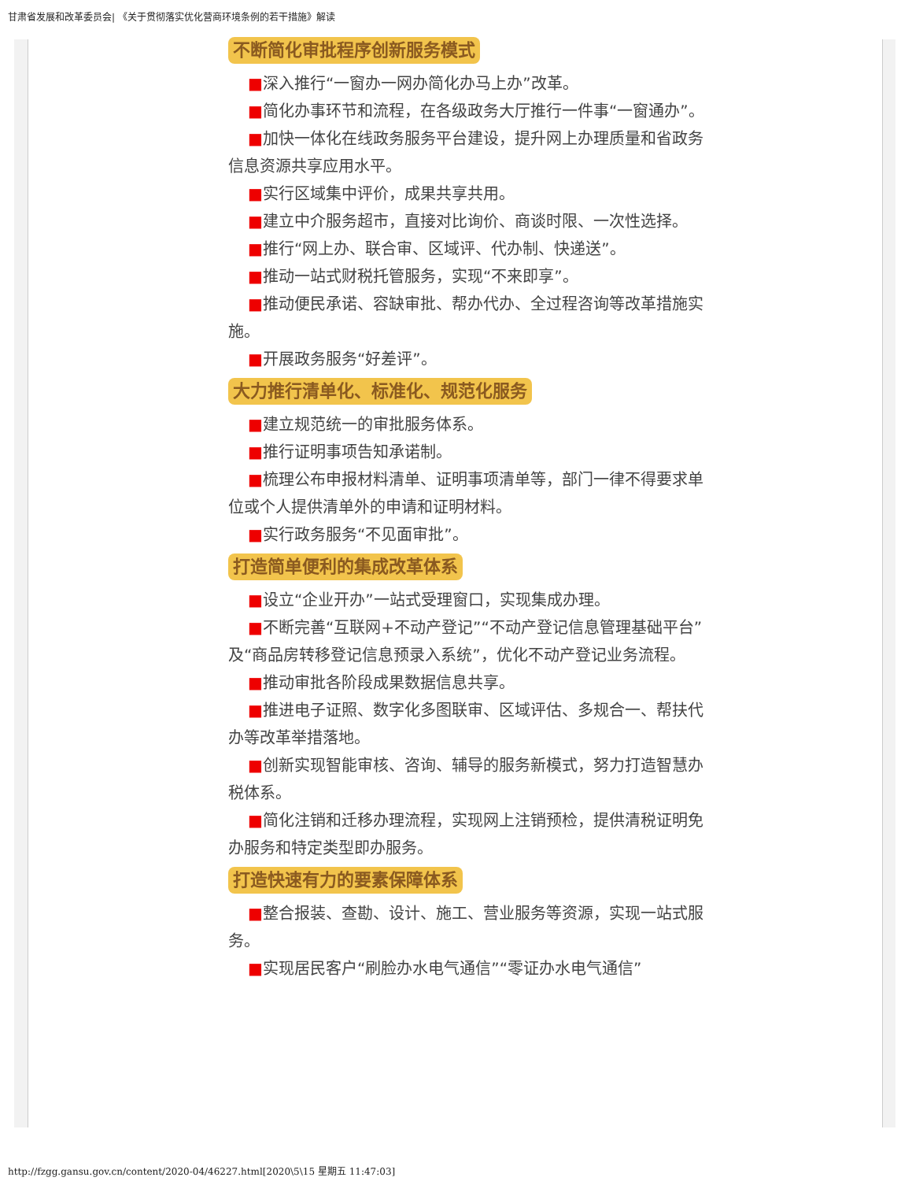甘肃省发展和改革委员会| 《关于贯彻落实优化营商环境条例的若干措施》解读
不断简化审批程序创新服务模式
■深入推行“一窗办一网办简化办马上办”改革。
■简化办事环节和流程，在各级政务大厅推行一件事“一窗通办”。
■加快一体化在线政务服务平台建设，提升网上办理质量和省政务信息资源共享应用水平。
■实行区域集中评价，成果共享共用。
■建立中介服务超市，直接对比询价、商谈时限、一次性选择。
■推行“网上办、联合审、区域评、代办制、快递送”。
■推动一站式财税托管服务，实现“不来即享”。
■推动便民承诺、容缺审批、帮办代办、全过程咨询等改革措施实施。
■开展政务服务“好差评”。
大力推行清单化、标准化、规范化服务
■建立规范统一的审批服务体系。
■推行证明事项告知承诺制。
■梳理公布申报材料清单、证明事项清单等，部门一律不得要求单位或个人提供清单外的申请和证明材料。
■实行政务服务“不见面审批”。
打造简单便利的集成改革体系
■设立“企业开办”一站式受理窗口，实现集成办理。
■不断完善“互联网+不动产登记”“不动产登记信息管理基础平台”及“商品房转移登记信息预录入系统”，优化不动产登记业务流程。
■推动审批各阶段成果数据信息共享。
■推进电子证照、数字化多图联审、区域评估、多规合一、帮扶代办等改革举措落地。
■创新实现智能审核、咨询、辅导的服务新模式，努力打造智慧办税体系。
■简化注销和迁移办理流程，实现网上注销预检，提供清税证明免办服务和特定类型即办服务。
打造快速有力的要素保障体系
■整合报装、查勘、设计、施工、营业服务等资源，实现一站式服务。
■实现居民客户“刷脸办水电气通信”“零证办水电气通信”
http://fzgg.gansu.gov.cn/content/2020-04/46227.html[2020\5\15 星期五 11:47:03]